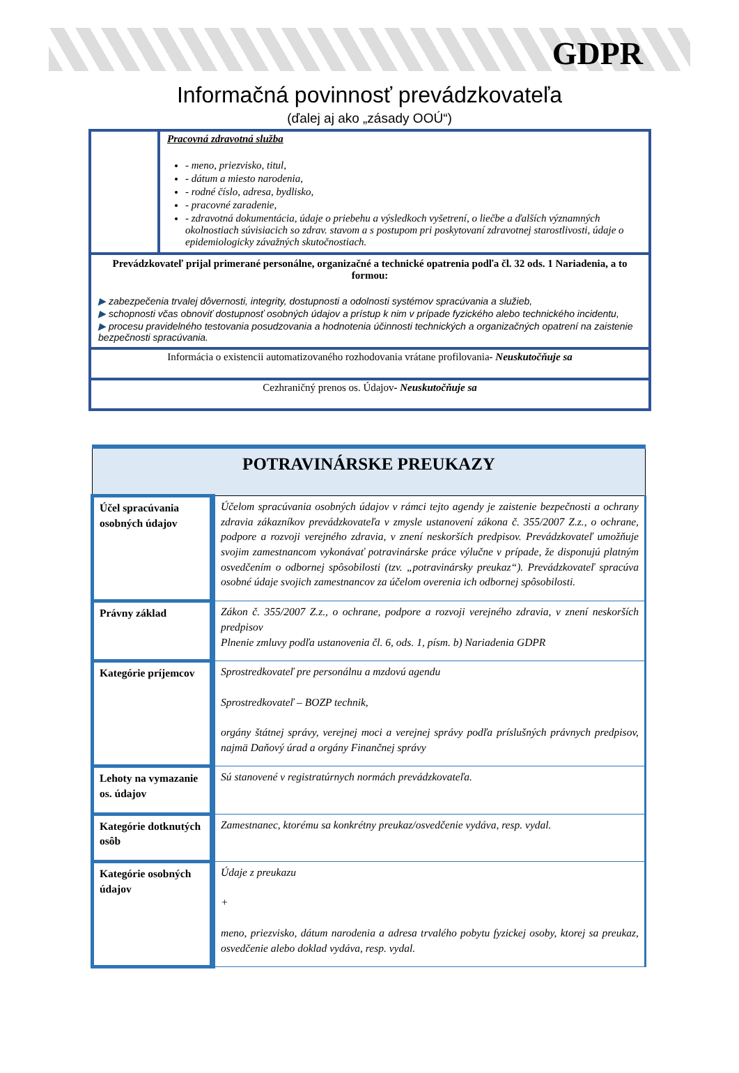GDPR
Informačná povinnosť prevádzkovateľa
(ďalej aj ako „zásady OOÚ“)
| | Pracovná zdravotná služba - meno, priezvisko, titul, - dátum a miesto narodenia, - rodné číslo, adresa, bydlisko, - pracovné zaradenie, - zdravotná dokumentácia, údaje o priebehu a výsledkoch vyšetrení, o liečbe a ďalších významných okolnostiach súvisiacich so zdrav. stavom a s postupom pri poskytovaní zdravotnej starostlivosti, údaje o epidemiologicky závažných skutočnostiach. |
| Prevádzkovateľ prijal primerané personálne, organizačné a technické opatrenia podľa čl. 32 ods. 1 Nariadenia, a to formou: ▶ zabezpečenia trvalej dôvernosti, integrity, dostupnosti a odolnosti systémov spracúvania a služieb, ▶ schopnosti včas obnoviť dostupnosť osobných údajov a prístup k nim v prípade fyzického alebo technického incidentu, ▶ procesu pravidelného testovania posudzovania a hodnotenia účinnosti technických a organizačných opatrení na zaistenie bezpečnosti spracúvania. | |
| Informácia o existencii automatizovaného rozhodovania vrátane profilovania - Neuskutočňuje sa | |
| Cezhraničný prenos os. Údajov - Neuskutočňuje sa | |
| POTRAVINÁRSKE PREUKAZY | |
| --- | --- |
| Účel spracúvania osobných údajov | Účelom spracúvania osobných údajov v rámci tejto agendy je zaistenie bezpečnosti a ochrany zdravia zákazníkov prevádzkovateľa v zmysle ustanovení zákona č. 355/2007 Z.z., o ochrane, podpore a rozvoji verejného zdravia, v znení neskorších predpisov. Prevádzkovateľ umožňuje svojim zamestnancom vykonávať potravinárske práce výlučne v prípade, že disponujú platným osvedčením o odbornej spôsobilosti (tzv. „potravinársky preukaz“). Prevádzkovateľ spracúva osobné údaje svojich zamestnancov za účelom overenia ich odbornej spôsobilosti. |
| Právny základ | Zákon č. 355/2007 Z.z., o ochrane, podpore a rozvoji verejného zdravia, v znení neskorších predpisov Plnenie zmluvy podľa ustanovenia čl. 6, ods. 1, písm. b) Nariadenia GDPR |
| Kategórie príjemcov | Sprostredkovateľ pre personálnu a mzdovú agendu Sprostredkovateľ – BOZP technik, orgány štátnej správy, verejnej moci a verejnej správy podľa príslušných právnych predpisov, najmä Daňový úrad a orgány Finančnej správy |
| Lehoty na vymazanie os. údajov | Sú stanovené v registratúrnych normách prevádzkovateľa. |
| Kategórie dotknutých osôb | Zamestnanec, ktorému sa konkrétny preukaz/osvedčenie vydáva, resp. vydal. |
| Kategórie osobných údajov | Údaje z preukazu + meno, priezvisko, dátum narodenia a adresa trvalého pobytu fyzickej osoby, ktorej sa preukaz, osvedčenie alebo doklad vydáva, resp. vydal. |